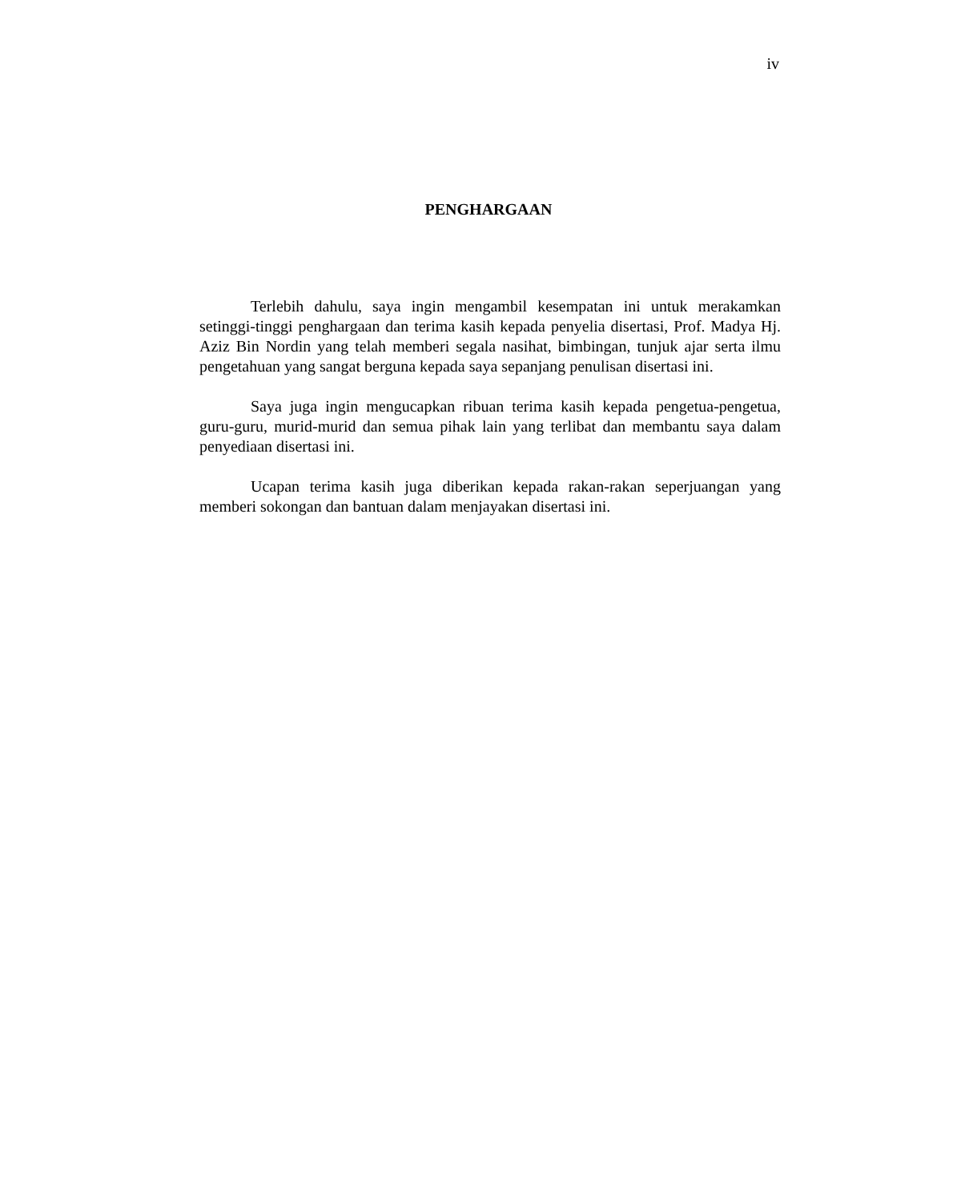iv
PENGHARGAAN
Terlebih dahulu, saya ingin mengambil kesempatan ini untuk merakamkan setinggi-tinggi penghargaan dan terima kasih kepada penyelia disertasi, Prof. Madya Hj. Aziz Bin Nordin yang telah memberi segala nasihat, bimbingan, tunjuk ajar serta ilmu pengetahuan yang sangat berguna kepada saya sepanjang penulisan disertasi ini.
Saya juga ingin mengucapkan ribuan terima kasih kepada pengetua-pengetua, guru-guru, murid-murid dan semua pihak lain yang terlibat dan membantu saya dalam penyediaan disertasi ini.
Ucapan terima kasih juga diberikan kepada rakan-rakan seperjuangan yang memberi sokongan dan bantuan dalam menjayakan disertasi ini.